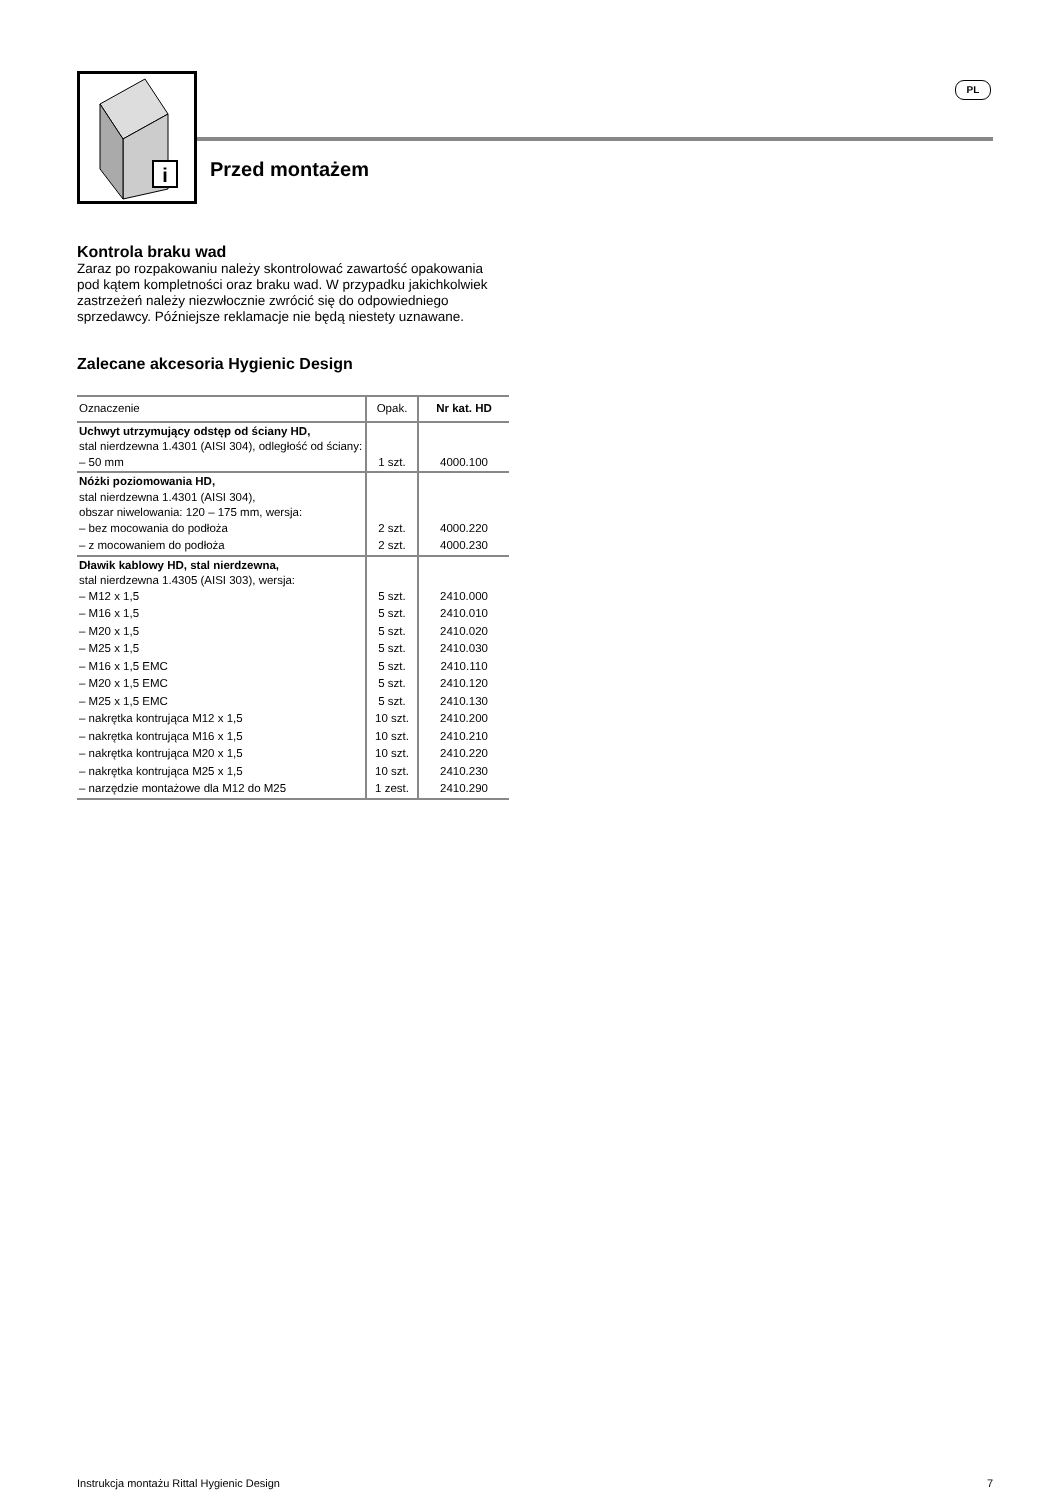i
PL
Przed montażem
Kontrola braku wad
Zaraz po rozpakowaniu należy skontrolować zawartość opakowania pod kątem kompletności oraz braku wad. W przypadku jakichkolwiek zastrzeżeń należy niezwłocznie zwrócić się do odpowiedniego sprzedawcy. Późniejsze reklamacje nie będą niestety uznawane.
Zalecane akcesoria Hygienic Design
| Oznaczenie | Opak. | Nr kat. HD |
| --- | --- | --- |
| Uchwyt utrzymujący odstęp od ściany HD, stal nierdzewna 1.4301 (AISI 304), odległość od ściany: – 50 mm | 1 szt. | 4000.100 |
| Nóżki poziomowania HD, stal nierdzewna 1.4301 (AISI 304), obszar niwelowania: 120 – 175 mm, wersja: – bez mocowania do podłoża | 2 szt. | 4000.220 |
| – z mocowaniem do podłoża | 2 szt. | 4000.230 |
| Dławik kablowy HD, stal nierdzewna, stal nierdzewna 1.4305 (AISI 303), wersja: – M12 x 1,5 | 5 szt. | 2410.000 |
| – M16 x 1,5 | 5 szt. | 2410.010 |
| – M20 x 1,5 | 5 szt. | 2410.020 |
| – M25 x 1,5 | 5 szt. | 2410.030 |
| – M16 x 1,5 EMC | 5 szt. | 2410.110 |
| – M20 x 1,5 EMC | 5 szt. | 2410.120 |
| – M25 x 1,5 EMC | 5 szt. | 2410.130 |
| – nakrętka kontrująca M12 x 1,5 | 10 szt. | 2410.200 |
| – nakrętka kontrująca M16 x 1,5 | 10 szt. | 2410.210 |
| – nakrętka kontrująca M20 x 1,5 | 10 szt. | 2410.220 |
| – nakrętka kontrująca M25 x 1,5 | 10 szt. | 2410.230 |
| – narzędzie montażowe dla M12 do M25 | 1 zest. | 2410.290 |
Instrukcja montażu Rittal Hygienic Design 7